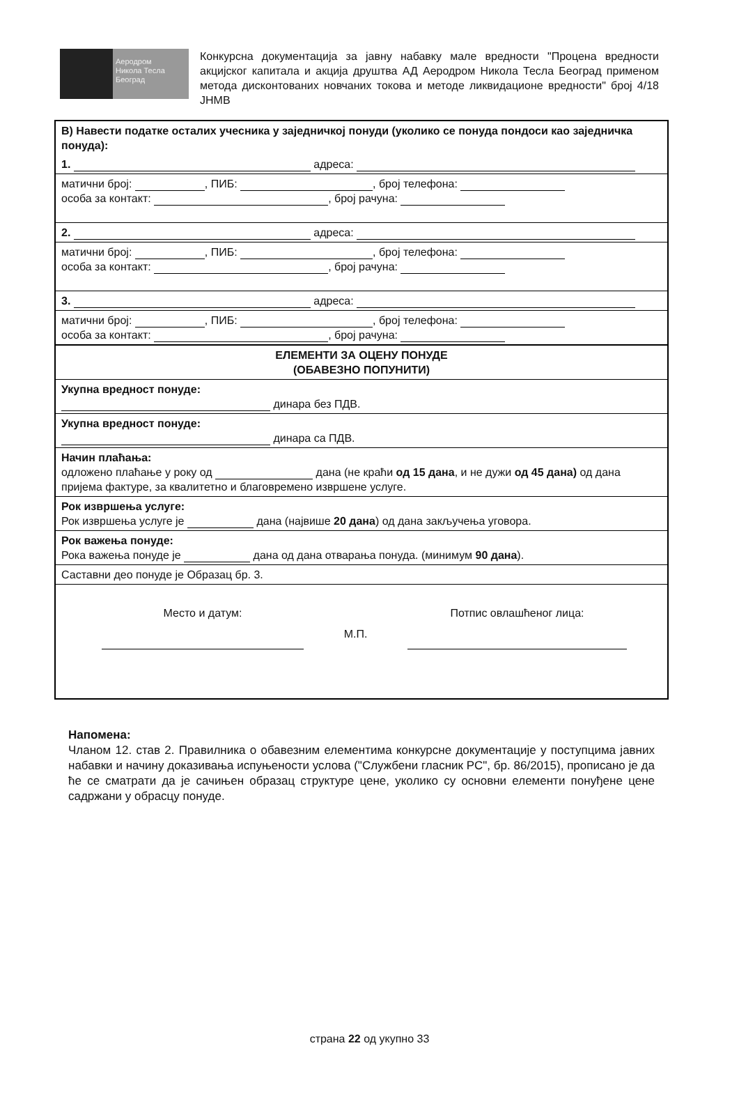Аеродром
Никола Тесла
Београд
Конкурсна документација за јавну набавку мале вредности "Процена вредности акцијског капитала и акција друштва АД Аеродром Никола Тесла Београд применом метода дисконтованих новчаних токова и методе ликвидационе вредности" број 4/18 ЈНМВ
| В) Навести податке осталих учесника у заједничкој понуди (уколико се понуда пондоси као заједничка понуда): |
| 1. адреса: |
| матични број: , ПИБ: , број телефона: особа за контакт: , број рачуна: |
| 2. адреса: |
| матични број: , ПИБ: , број телефона: особа за контакт: , број рачуна: |
| 3. адреса: |
| матични број: , ПИБ: , број телефона: особа за контакт: , број рачуна: |
| ЕЛЕМЕНТИ ЗА ОЦЕНУ ПОНУДЕ (ОБАВЕЗНО ПОПУНИТИ) |
| Укупна вредност понуде: динара без ПДВ. |
| Укупна вредност понуде: динара са ПДВ. |
| Начин плаћања: одложено плаћање у року од дана (не краћи од 15 дана , и не дужи од 45 дана) од дана пријема фактуре, за квалитетно и благовремено извршене услуге. |
| Рок извршења услуге: Рок извршења услуге је дана (највише 20 дана ) од дана закључења уговора. |
| Рок важења понуде: Рока важења понуде је дана од дана отварања понуда. (минимум 90 дана ). |
| Саставни део понуде је Образац бр. 3. |
| Место и датум: М.П. Потпис овлашћеног лица: |
Напомена:
Чланом 12. став 2. Правилника о обавезним елементима конкурсне документације у поступцима јавних набавки и начину доказивања испуњености услова ("Службени гласник РС", бр. 86/2015), прописано је да ће се сматрати да је сачињен образац структуре цене, уколико су основни елементи понуђене цене садржани у обрасцу понуде.
страна 22 од укупно 33